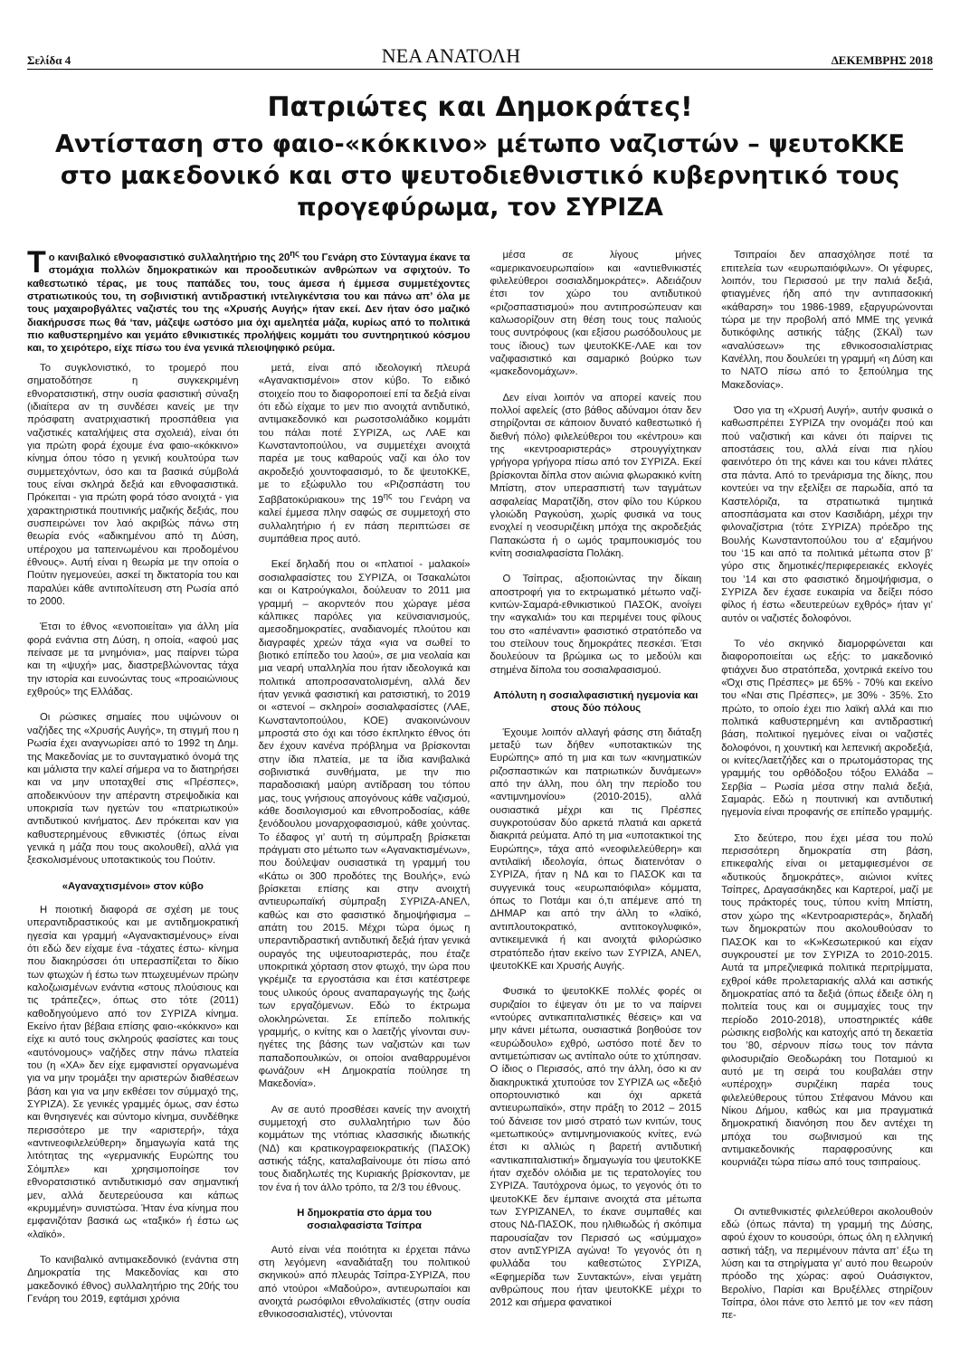Σελίδα 4 ΝΕΑ ΑΝΑΤΟΛΗ ΔΕΚΕΜΒΡΗΣ 2018
Πατριώτες και Δημοκράτες!
Αντίσταση στο φαιο-«κόκκινο» μέτωπο ναζιστών – ψευτοΚΚΕ στο μακεδονικό και στο ψευτοδιεθνιστικό κυβερνητικό τους προγεφύρωμα, τον ΣΥΡΙΖΑ
Το κανιβαλικό εθνοφασιστικό συλλαλητήριο της 20<sup>ης</sup> του Γενάρη στο Σύνταγμα έκανε τα στομάχια πολλών δημοκρατικών και προοδευτικών ανθρώπων να σφιχτούν. Το καθεστωτικό τέρας, με τους παπάδες του, τους άμεσα ή έμμεσα συμμετέχοντες στρατιωτικούς του, τη σοβινιστική αντιδραστική ιντελιγκέντσια του και πάνω απ’ όλα με τους μαχαιροβγάλτες ναζιστές του της «Χρυσής Αυγής» ήταν εκεί. Δεν ήταν όσο μαζικό διακήρυσσε πως θά ‘ταν, μάζεψε ωστόσο μια όχι αμελητέα μάζα, κυρίως από το πολιτικά πιο καθυστερημένο και γεμάτο εθνικιστικές προλήψεις κομμάτι του συντηρητικού κόσμου και, το χειρότερο, είχε πίσω του ένα γενικά πλειοψηφικό ρεύμα.
μέσα σε λίγους μήνες «αμερικανοευρωπαίοι» και «αντιεθνικιστές φιλελεύθεροι σοσιαλδημοκράτες». Αδειάζουν έτσι τον χώρο του αντιδυτικού «ριζοσπαστισμού» που αντιπροσώπευαν και καλωσορίζουν στη θέση τους τους παλιούς τους συντρόφους (και εξίσου ρωσόδουλους με τους ίδιους) των ψευτοΚΚΕ-ΛΑΕ και τον ναζιφασιστικό και σαμαρικό βούρκο των «μακεδονομάχων».
Δεν είναι λοιπόν να απορεί κανείς που πολλοί αφελείς (στο βάθος αδύναμοι όταν δεν στηρίζονται σε κάποιον δυνατό καθεστωτικό ή διεθνή πόλο) φιλελεύθεροι του «κέντρου» και της «κεντροαριστεράς» στρουγγίχτηκαν γρήγορα γρήγορα πίσω από τον ΣΥΡΙΖΑ. Εκεί βρίσκονται δίπλα στον αιώνια φλωρακικό κνίτη Μπίστη, στον υπερασπιστή των ταγμάτων ασφαλείας Μαρατζίδη, στον φίλο του Κύρκου γλοιώδη Ραγκούση, χωρίς φυσικά να τους ενοχλεί η νεοσυριζέικη μπόχα της ακροδεξιάς Παπακώστα ή ο ωμός τραμπουκισμός του κνίτη σοσιαλφασίστα Πολάκη.
Ο Τσίπρας, αξιοποιώντας την δίκαιη αποστροφή για το εκτρωματικό μέτωπο ναζί-κνιτών-Σαμαρά-εθνικιστικού ΠΑΣΟΚ, ανοίγει την «αγκαλιά» του και περιμένει τους φίλους του στο «απέναντι» φασιστικό στρατόπεδο να του στείλουν τους δημοκράτες πεσκέσι. Έτσι δουλεύουν τα βρώμικα ως το μεδούλι και στημένα δίπολα του σοσιαλφασισμού.
Απόλυτη η σοσιαλφασιστική ηγεμονία και στους δύο πόλους
Έχουμε λοιπόν αλλαγή φάσης στη διάταξη μεταξύ των δήθεν «υποτακτικών της Ευρώπης» από τη μια και των «κινηματικών ριζοσπαστικών και πατριωτικών δυνάμεων» από την άλλη, που όλη την περίοδο του «αντιμνημονίου» (2010-2015), αλλά ουσιαστικά μέχρι και τις Πρέσπες συγκροτούσαν δύο αρκετά πλατιά και αρκετά διακριτά ρεύματα. Από τη μια «υποτακτικοί της Ευρώπης», τάχα από «νεοφιλελεύθερη» και αντιλαϊκή ιδεολογία, όπως διατεινόταν ο ΣΥΡΙΖΑ, ήταν η ΝΔ και το ΠΑΣΟΚ και τα συγγενικά τους «ευρωπαιόφιλα» κόμματα, όπως το Ποτάμι και ό,τι απέμενε από τη ΔΗΜΑΡ και από την άλλη το «λαϊκό, αντιπλουτοκρατικό, αντιτοκογλυφικό», αντικειμενικά ή και ανοιχτά φιλορώσικο στρατόπεδο ήταν εκείνο των ΣΥΡΙΖΑ, ΑΝΕΛ, ψευτοΚΚΕ και Χρυσής Αυγής.
Φυσικά το ψευτοΚΚΕ πολλές φορές οι συριζαίοι το έψεγαν ότι με το να παίρνει «ντούρες αντικαπιταλιστικές θέσεις» και να μην κάνει μέτωπα, ουσιαστικά βοηθούσε τον «ευρώδουλο» εχθρό, ωστόσο ποτέ δεν το αντιμετώπισαν ως αντίπαλο ούτε το χτύπησαν. Ο ίδιος ο Περισσός, από την άλλη, όσο κι αν διακηρυκτικά χτυπούσε τον ΣΥΡΙΖΑ ως «δεξιό οπορτουνιστικό και όχι αρκετά αντιευρωπαϊκό», στην πράξη το 2012 – 2015 τού δάνεισε τον μισό στρατό των κνιτών, τους «μετωπικούς» αντιμνημονιακούς κνίτες, ενώ έτσι κι αλλιώς η βαρετή αντιδυτική «αντικαπιταλιστική» δημαγωγία του ψευτοΚΚΕ ήταν σχεδόν ολόιδια με τις τερατολογίες του ΣΥΡΙΖΑ. Ταυτόχρονα όμως, το γεγονός ότι το ψευτοΚΚΕ δεν έμπαινε ανοιχτά στα μέτωπα των ΣΥΡΙΖΑΝΕΛ, το έκανε συμπαθές και στους ΝΔ-ΠΑΣΟΚ, που ηλιθιωδώς ή σκόπιμα παρουσίαζαν τον Περισσό ως «σύμμαχο» στον αντιΣΥΡΙΖΑ αγώνα! Το γεγονός ότι η φυλλάδα του καθεστώτος ΣΥΡΙΖΑ, «Εφημερίδα των Συντακτών», είναι γεμάτη ανθρώπους που ήταν ψευτοΚΚΕ μέχρι το 2012 και σήμερα φανατικοί
Τσιπραίοι δεν απασχόλησε ποτέ τα επιτελεία των «ευρωπαιόφιλων». Οι γέφυρες, λοιπόν, του Περισσού με την παλιά δεξιά, φτιαγμένες ήδη από την αντιπασοκική «κάθαρση» του 1986-1989, εξαργυρώνονται τώρα με την προβολή από ΜΜΕ της γενικά δυτικόφιλης αστικής τάξης (ΣΚΑΪ) των «αναλύσεων» της εθνικοσοσιαλίστριας Κανέλλη, που δουλεύει τη γραμμή «η Δύση και το ΝΑΤΟ πίσω από το ξεπούλημα της Μακεδονίας».
Όσο για τη «Χρυσή Αυγή», αυτήν φυσικά ο καθωσπρέπει ΣΥΡΙΖΑ την ονομάζει πού και πού ναζιστική και κάνει ότι παίρνει τις αποστάσεις του, αλλά είναι πια ηλίου φαεινότερο ότι της κάνει και του κάνει πλάτες στα πάντα. Από το τρενάρισμα της δίκης, που κοντεύει να την εξελίξει σε παρωδία, από τα Καστελόριζα, τα στρατιωτικά τιμητικά αποσπάσματα και στον Κασιδιάρη, μέχρι την φιλοναζίστρια (τότε ΣΥΡΙΖΑ) πρόεδρο της Βουλής Κωνσταντοπούλου του α’ εξαμήνου του ‘15 και από τα πολιτικά μέτωπα στον β’ γύρο στις δημοτικές/περιφερειακές εκλογές του ’14 και στο φασιστικό δημοψήφισμα, ο ΣΥΡΙΖΑ δεν έχασε ευκαιρία να δείξει πόσο φίλος ή έστω «δευτερεύων εχθρός» ήταν γι’ αυτόν οι ναζιστές δολοφόνοι.
Το νέο σκηνικό διαμορφώνεται και διαφοροποιείται ως εξής: το μακεδονικό φτιάχνει δυο στρατόπεδα, χοντρικά εκείνο του «Όχι στις Πρέσπες» με 65% - 70% και εκείνο του «Ναι στις Πρέσπες», με 30% - 35%. Στο πρώτο, το οποίο έχει πιο λαϊκή αλλά και πιο πολιτικά καθυστερημένη και αντιδραστική βάση, πολιτικοί ηγεμόνες είναι οι ναζιστές δολοφόνοι, η χουντική και λεπενική ακροδεξιά, οι κνίτες/λαετζήδες και ο πρωτομάστορας της γραμμής του ορθόδοξου τόξου Ελλάδα – Σερβία – Ρωσία μέσα στην παλιά δεξιά, Σαμαράς. Εδώ η πουτινική και αντιδυτική ηγεμονία είναι προφανής σε επίπεδο γραμμής.
Στο δεύτερο, που έχει μέσα του πολύ περισσότερη δημοκρατία στη βάση, επικεφαλής είναι οι μεταμφιεσμένοι σε «δυτικούς δημοκράτες», αιώνιοι κνίτες Τσίπρες, Δραγασάκηδες και Καρτεροί, μαζί με τους πράκτορές τους, τύπου κνίτη Μπίστη, στον χώρο της «Κεντροαριστεράς», δηλαδή των δημοκρατών που ακολουθούσαν το ΠΑΣΟΚ και το «Κ»Κεσωτερικού και είχαν συγκρουστεί με τον ΣΥΡΙΖΑ το 2010-2015. Αυτά τα μπρεζνιεφικά πολιτικά περιτρίμματα, εχθροί κάθε προλεταριακής αλλά και αστικής δημοκρατίας από τα δεξιά (όπως έδειξε όλη η πολιτεία τους και οι συμμαχίες τους την περίοδο 2010-2018), υποστηρικτές κάθε ρώσικης εισβολής και κατοχής από τη δεκαετία του ’80, σέρνουν πίσω τους τον πάντα φιλοσυριζαίο Θεοδωράκη του Ποταμιού κι αυτό με τη σειρά του κουβαλάει στην «υπέροχη» συριζέικη παρέα τους φιλελεύθερους τύπου Στέφανου Μάνου και Νίκου Δήμου, καθώς και μια πραγματικά δημοκρατική διανόηση που δεν αντέχει τη μπόχα του σωβινισμού και της αντιμακεδονικής παραφροσύνης και κουρνιάζει τώρα πίσω από τους τσιπραίους.
Οι αντιεθνικιστές φιλελεύθεροι ακολουθούν εδώ (όπως πάντα) τη γραμμή της Δύσης, αφού έχουν το κουσούρι, όπως όλη η ελληνική αστική τάξη, να περιμένουν πάντα απ’ έξω τη λύση και τα στηρίγματα γι’ αυτό που θεωρούν πρόοδο της χώρας: αφού Ουάσιγκτον, Βερολίνο, Παρίσι και Βρυξέλλες στηρίζουν Τσίπρα, όλοι πάνε στο λεπτό με τον «εν πάση πε-
Το συγκλονιστικό, το τρομερό που σηματοδότησε η συγκεκριμένη εθνορατσιστική, στην ουσία φασιστική σύναξη (ιδιαίτερα αν τη συνδέσει κανείς με την πρόσφατη ανατριχιαστική προσπάθεια για ναζιστικές καταλήψεις στα σχολειά), είναι ότι για πρώτη φορά έχουμε ένα φαιο-«κόκκινο» κίνημα όπου τόσο η γενική κουλτούρα των συμμετεχόντων, όσο και τα βασικά σύμβολά τους είναι σκληρά δεξιά και εθνοφασιστικά. Πρόκειται - για πρώτη φορά τόσο ανοιχτά - για χαρακτηριστικά πουτινικής μαζικής δεξιάς, που συσπειρώνει τον λαό ακριβώς πάνω στη θεωρία ενός «αδικημένου από τη Δύση, υπέροχου μα ταπεινωμένου και προδομένου έθνους». Αυτή είναι η θεωρία με την οποία ο Πούτιν ηγεμονεύει, ασκεί τη δικτατορία του και παραλύει κάθε αντιπολίτευση στη Ρωσία από το 2000.
Έτσι το έθνος «ενοποιείται» για άλλη μία φορά ενάντια στη Δύση, η οποία, «αφού μας πείνασε με τα μνημόνια», μας παίρνει τώρα και τη «ψυχή» μας, διαστρεβλώνοντας τάχα την ιστορία και ευνοώντας τους «προαιώνιους εχθρούς» της Ελλάδας.
Οι ρώσικες σημαίες που υψώνουν οι ναζήδες της «Χρυσής Αυγής», τη στιγμή που η Ρωσία έχει αναγνωρίσει από το 1992 τη Δημ. της Μακεδονίας με το συνταγματικό όνομά της και μάλιστα την καλεί σήμερα να το διατηρήσει και να μην υποταχθεί στις «Πρέσπες», αποδεικνύουν την απέραντη στρεψοδικία και υποκρισία των ηγετών του «πατριωτικού» αντιδυτικού κινήματος. Δεν πρόκειται καν για καθυστερημένους εθνικιστές (όπως είναι γενικά η μάζα που τους ακολουθεί), αλλά για ξεσκολισμένους υποτακτικούς του Πούτιν.
«Αγαναχτισμένοι» στον κύβο
Η ποιοτική διαφορά σε σχέση με τους υπεραντιδραστικούς και με αντιδημοκρατική ηγεσία και γραμμή «Αγανακτισμένους» είναι ότι εδώ δεν είχαμε ένα -τάχατες έστω- κίνημα που διακηρύσσει ότι υπερασπίζεται το δίκιο των φτωχών ή έστω των πτωχευμένων πρώην καλοζωισμένων ενάντια «στους πλούσιους και τις τράπεζες», όπως στο τότε (2011) καθοδηγούμενο από τον ΣΥΡΙΖΑ κίνημα. Εκείνο ήταν βέβαια επίσης φαιο-«κόκκινο» και είχε κι αυτό τους σκληρούς φασίστες και τους «αυτόνομους» ναζήδες στην πάνω πλατεία του (η «ΧΑ» δεν είχε εμφανιστεί οργανωμένα για να μην τρομάξει την αριστερών διαθέσεων βάση και για να μην εκθέσει τον σύμμαχό της, ΣΥΡΙΖΑ). Σε γενικές γραμμές όμως, σαν έστω και θνησιγενές και σύντομο κίνημα, συνδέθηκε περισσότερο με την «αριστερή», τάχα «αντινεοφιλελεύθερη» δημαγωγία κατά της λιτότητας της «γερμανικής Ευρώπης του Σόιμπλε» και χρησιμοποίησε τον εθνορατσιστικό αντιδυτικισμό σαν σημαντική μεν, αλλά δευτερεύουσα και κάπως «κρυμμένη» συνιστώσα. Ήταν ένα κίνημα που εμφανιζόταν βασικά ως «ταξικό» ή έστω ως «λαϊκό».
Το κανιβαλικό αντιμακεδονικό (ενάντια στη Δημοκρατία της Μακεδονίας και στο μακεδονικό έθνος) συλλαλητήριο της 20ής του Γενάρη του 2019, εφτάμισι χρόνια
μετά, είναι από ιδεολογική πλευρά «Αγανακτισμένοι» στον κύβο. Το ειδικό στοιχείο που το διαφοροποιεί επί τα δεξιά είναι ότι εδώ είχαμε το μεν πιο ανοιχτά αντιδυτικό, αντιμακεδονικό και ρωσοτσολιάδικο κομμάτι του πάλαι ποτέ ΣΥΡΙΖΑ, ως ΛΑΕ και Κωνσταντοπούλου, να συμμετέχει ανοιχτά παρέα με τους καθαρούς ναζί και όλο τον ακροδεξιό χουντοφασισμό, το δε ψευτοΚΚΕ, με το εξώφυλλο του «Ριζοσπάστη του Σαββατοκύριακου» της 19<sup>ης</sup> του Γενάρη να καλεί έμμεσα πλην σαφώς σε συμμετοχή στο συλλαλητήριο ή εν πάση περιπτώσει σε συμπάθεια προς αυτό.
Εκεί δηλαδή που οι «πλατιοί - μαλακοί» σοσιαλφασίστες του ΣΥΡΙΖΑ, οι Τσακαλώτοι και οι Κατρούγκαλοι, δούλευαν το 2011 μια γραμμή – ακορντεόν που χώραγε μέσα κάλπικες παρόλες για κεϋνσιανισμούς, αμεσοδημοκρατίες, αναδιανομές πλούτου και διαγραφές χρεών τάχα «για να σωθεί το βιοτικό επίπεδο του λαού», σε μια νεολαία και μια νεαρή υπαλληλία που ήταν ιδεολογικά και πολιτικά αποπροσανατολισμένη, αλλά δεν ήταν γενικά φασιστική και ρατσιστική, το 2019 οι «στενοί – σκληροί» σοσιαλφασίστες (ΛΑΕ, Κωνσταντοπούλου, ΚΟΕ) ανακοινώνουν μπροστά στο όχι και τόσο έκπληκτο έθνος ότι δεν έχουν κανένα πρόβλημα να βρίσκονται στην ίδια πλατεία, με τα ίδια κανιβαλικά σοβινιστικά συνθήματα, με την πιο παραδοσιακή μαύρη αντίδραση του τόπου μας, τους γνήσιους απογόνους κάθε ναζισμού, κάθε δοσιλογισμού και εθνοπροδοσίας, κάθε ξενόδουλου μοναρχοφασισμού, κάθε χούντας. Το έδαφος γι’ αυτή τη σύμπραξη βρίσκεται πράγματι στο μέτωπο των «Αγανακτισμένων», που δούλεψαν ουσιαστικά τη γραμμή του «Κάτω οι 300 προδότες της Βουλής», ενώ βρίσκεται επίσης και στην ανοιχτή αντιευρωπαϊκή σύμπραξη ΣΥΡΙΖΑ-ΑΝΕΛ, καθώς και στο φασιστικό δημοψήφισμα – απάτη του 2015. Μέχρι τώρα όμως η υπεραντιδραστική αντιδυτική δεξιά ήταν γενικά ουραγός της υψευτοαριστεράς, που έταζε υποκριτικά χόρταση στον φτωχό, την ώρα που γκρέμιζε τα εργοστάσια και έτσι κατέστρεφε τους υλικούς όρους αναπαραγωγής της ζωής των εργαζόμενων. Εδώ το έκτρωμα ολοκληρώνεται. Σε επίπεδο πολιτικής γραμμής, ο κνίτης και ο λαετζής γίνονται συν-ηγέτες της βάσης των ναζιστών και των παπαδοπουλικών, οι οποίοι αναθαρρυμένοι φωνάζουν «Η Δημοκρατία πούλησε τη Μακεδονία».
Αν σε αυτό προσθέσει κανείς την ανοιχτή συμμετοχή στο συλλαλητήριο των δύο κομμάτων της ντόπιας κλασσικής ιδιωτικής (ΝΔ) και κρατικογραφειοκρατικής (ΠΑΣΟΚ) αστικής τάξης, καταλαβαίνουμε ότι πίσω από τους διαδηλωτές της Κυριακής βρίσκονταν, με τον ένα ή τον άλλο τρόπο, τα 2/3 του έθνους.
Η δημοκρατία στο άρμα του σοσιαλφασίστα Τσίπρα
Αυτό είναι νέα ποιότητα κι έρχεται πάνω στη λεγόμενη «αναδιάταξη του πολιτικού σκηνικού» από πλευράς Τσίπρα-ΣΥΡΙΖΑ, που από ντούροι «Μαδούρο», αντιευρωπαίοι και ανοιχτά ρωσόφιλοι εθνολαϊκιστές (στην ουσία εθνικοσοσιαλιστές), ντύνονται